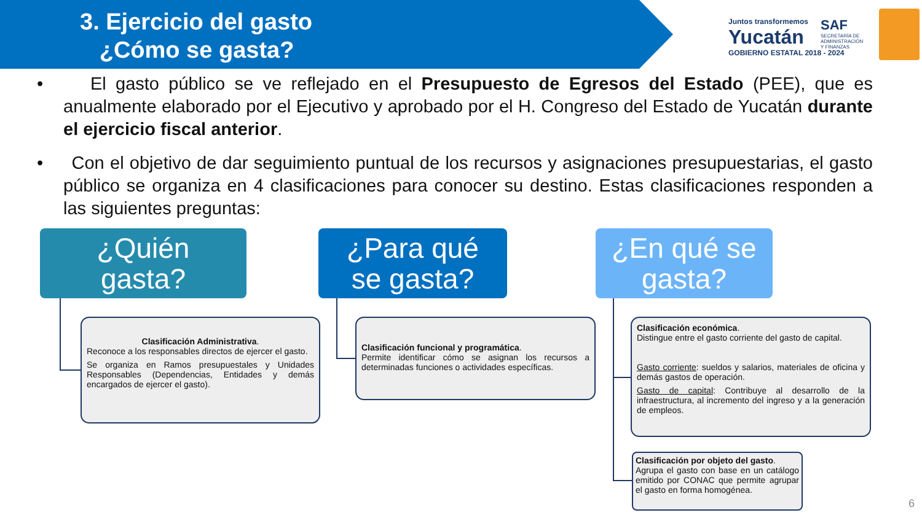3. Ejercicio del gasto
¿Cómo se gasta?
Juntos transformemos
Yucatán
GOBIERNO ESTATAL 2018 - 2024
SAF
SECRETARÍA DE
ADMINISTRACIÓN
Y FINANZAS
• El gasto público se ve reflejado en el Presupuesto de Egresos del Estado (PEE), que es anualmente elaborado por el Ejecutivo y aprobado por el H. Congreso del Estado de Yucatán durante el ejercicio fiscal anterior.
• Con el objetivo de dar seguimiento puntual de los recursos y asignaciones presupuestarias, el gasto público se organiza en 4 clasificaciones para conocer su destino. Estas clasificaciones responden a las siguientes preguntas:
¿Quién
gasta?
¿Para qué
se gasta?
¿En qué se
gasta?
Clasificación Administrativa.
Reconoce a los responsables directos de ejercer el gasto.
Se organiza en Ramos presupuestales y Unidades Responsables (Dependencias, Entidades y demás encargados de ejercer el gasto).
Clasificación funcional y programática.
Permite identificar cómo se asignan los recursos a determinadas funciones o actividades específicas.
Clasificación económica.
Distingue entre el gasto corriente del gasto de capital.
Gasto corriente: sueldos y salarios, materiales de oficina y demás gastos de operación.
Gasto de capital: Contribuye al desarrollo de la infraestructura, al incremento del ingreso y a la generación de empleos.
Clasificación por objeto del gasto.
Agrupa el gasto con base en un catálogo emitido por CONAC que permite agrupar el gasto en forma homogénea.
6